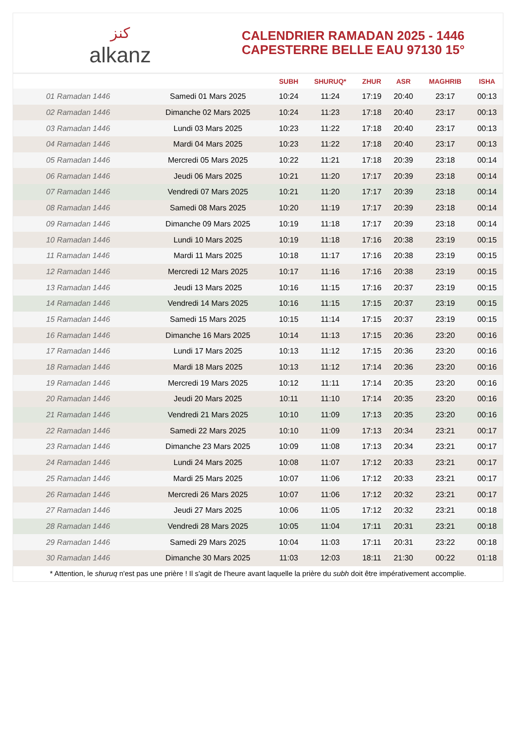ﻛﻨﺰ
alkanz
CALENDRIER RAMADAN 2025 - 1446
CAPESTERRE BELLE EAU 97130 15°
| | | SUBH | SHURUQ* | ZHUR | ASR | MAGHRIB | ISHA |
| --- | --- | --- | --- | --- | --- | --- | --- |
| 01 Ramadan 1446 | Samedi 01 Mars 2025 | 10:24 | 11:24 | 17:19 | 20:40 | 23:17 | 00:13 |
| 02 Ramadan 1446 | Dimanche 02 Mars 2025 | 10:24 | 11:23 | 17:18 | 20:40 | 23:17 | 00:13 |
| 03 Ramadan 1446 | Lundi 03 Mars 2025 | 10:23 | 11:22 | 17:18 | 20:40 | 23:17 | 00:13 |
| 04 Ramadan 1446 | Mardi 04 Mars 2025 | 10:23 | 11:22 | 17:18 | 20:40 | 23:17 | 00:13 |
| 05 Ramadan 1446 | Mercredi 05 Mars 2025 | 10:22 | 11:21 | 17:18 | 20:39 | 23:18 | 00:14 |
| 06 Ramadan 1446 | Jeudi 06 Mars 2025 | 10:21 | 11:20 | 17:17 | 20:39 | 23:18 | 00:14 |
| 07 Ramadan 1446 | Vendredi 07 Mars 2025 | 10:21 | 11:20 | 17:17 | 20:39 | 23:18 | 00:14 |
| 08 Ramadan 1446 | Samedi 08 Mars 2025 | 10:20 | 11:19 | 17:17 | 20:39 | 23:18 | 00:14 |
| 09 Ramadan 1446 | Dimanche 09 Mars 2025 | 10:19 | 11:18 | 17:17 | 20:39 | 23:18 | 00:14 |
| 10 Ramadan 1446 | Lundi 10 Mars 2025 | 10:19 | 11:18 | 17:16 | 20:38 | 23:19 | 00:15 |
| 11 Ramadan 1446 | Mardi 11 Mars 2025 | 10:18 | 11:17 | 17:16 | 20:38 | 23:19 | 00:15 |
| 12 Ramadan 1446 | Mercredi 12 Mars 2025 | 10:17 | 11:16 | 17:16 | 20:38 | 23:19 | 00:15 |
| 13 Ramadan 1446 | Jeudi 13 Mars 2025 | 10:16 | 11:15 | 17:16 | 20:37 | 23:19 | 00:15 |
| 14 Ramadan 1446 | Vendredi 14 Mars 2025 | 10:16 | 11:15 | 17:15 | 20:37 | 23:19 | 00:15 |
| 15 Ramadan 1446 | Samedi 15 Mars 2025 | 10:15 | 11:14 | 17:15 | 20:37 | 23:19 | 00:15 |
| 16 Ramadan 1446 | Dimanche 16 Mars 2025 | 10:14 | 11:13 | 17:15 | 20:36 | 23:20 | 00:16 |
| 17 Ramadan 1446 | Lundi 17 Mars 2025 | 10:13 | 11:12 | 17:15 | 20:36 | 23:20 | 00:16 |
| 18 Ramadan 1446 | Mardi 18 Mars 2025 | 10:13 | 11:12 | 17:14 | 20:36 | 23:20 | 00:16 |
| 19 Ramadan 1446 | Mercredi 19 Mars 2025 | 10:12 | 11:11 | 17:14 | 20:35 | 23:20 | 00:16 |
| 20 Ramadan 1446 | Jeudi 20 Mars 2025 | 10:11 | 11:10 | 17:14 | 20:35 | 23:20 | 00:16 |
| 21 Ramadan 1446 | Vendredi 21 Mars 2025 | 10:10 | 11:09 | 17:13 | 20:35 | 23:20 | 00:16 |
| 22 Ramadan 1446 | Samedi 22 Mars 2025 | 10:10 | 11:09 | 17:13 | 20:34 | 23:21 | 00:17 |
| 23 Ramadan 1446 | Dimanche 23 Mars 2025 | 10:09 | 11:08 | 17:13 | 20:34 | 23:21 | 00:17 |
| 24 Ramadan 1446 | Lundi 24 Mars 2025 | 10:08 | 11:07 | 17:12 | 20:33 | 23:21 | 00:17 |
| 25 Ramadan 1446 | Mardi 25 Mars 2025 | 10:07 | 11:06 | 17:12 | 20:33 | 23:21 | 00:17 |
| 26 Ramadan 1446 | Mercredi 26 Mars 2025 | 10:07 | 11:06 | 17:12 | 20:32 | 23:21 | 00:17 |
| 27 Ramadan 1446 | Jeudi 27 Mars 2025 | 10:06 | 11:05 | 17:12 | 20:32 | 23:21 | 00:18 |
| 28 Ramadan 1446 | Vendredi 28 Mars 2025 | 10:05 | 11:04 | 17:11 | 20:31 | 23:21 | 00:18 |
| 29 Ramadan 1446 | Samedi 29 Mars 2025 | 10:04 | 11:03 | 17:11 | 20:31 | 23:22 | 00:18 |
| 30 Ramadan 1446 | Dimanche 30 Mars 2025 | 11:03 | 12:03 | 18:11 | 21:30 | 00:22 | 01:18 |
* Attention, le shuruq n'est pas une prière ! Il s'agit de l'heure avant laquelle la prière du subh doit être impérativement accomplie.